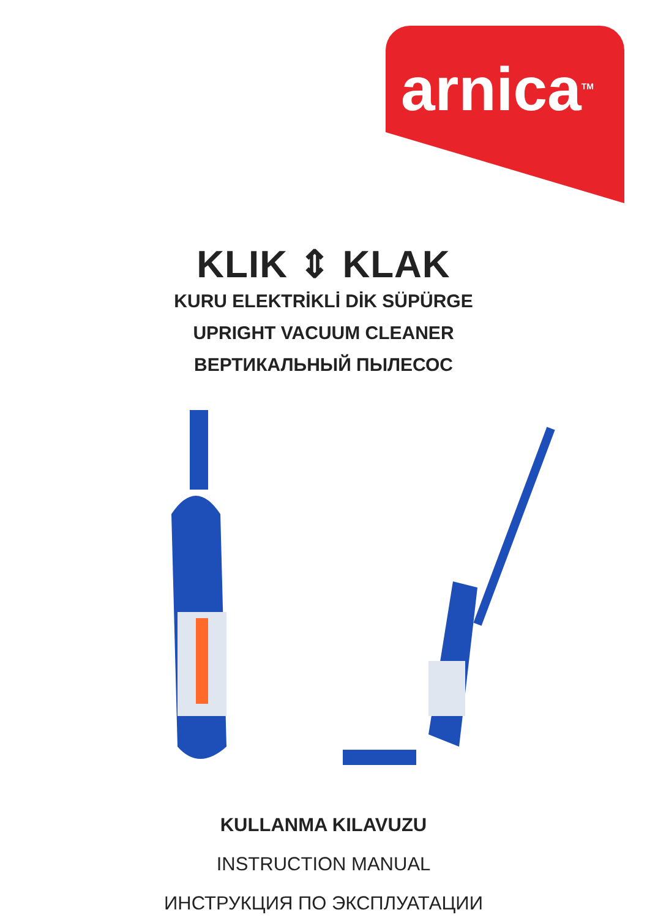arnica<sup>TM</sup>
KLIK ⇕ KLAK
KURU ELEKTRİKLİ DİK SÜPÜRGE
UPRIGHT VACUUM CLEANER
ВЕРТИКАЛЬНЫЙ ПЫЛЕСОС
KULLANMA KILAVUZU
INSTRUCTION MANUAL
ИНСТРУКЦИЯ ПО ЭКСПЛУАТАЦИИ